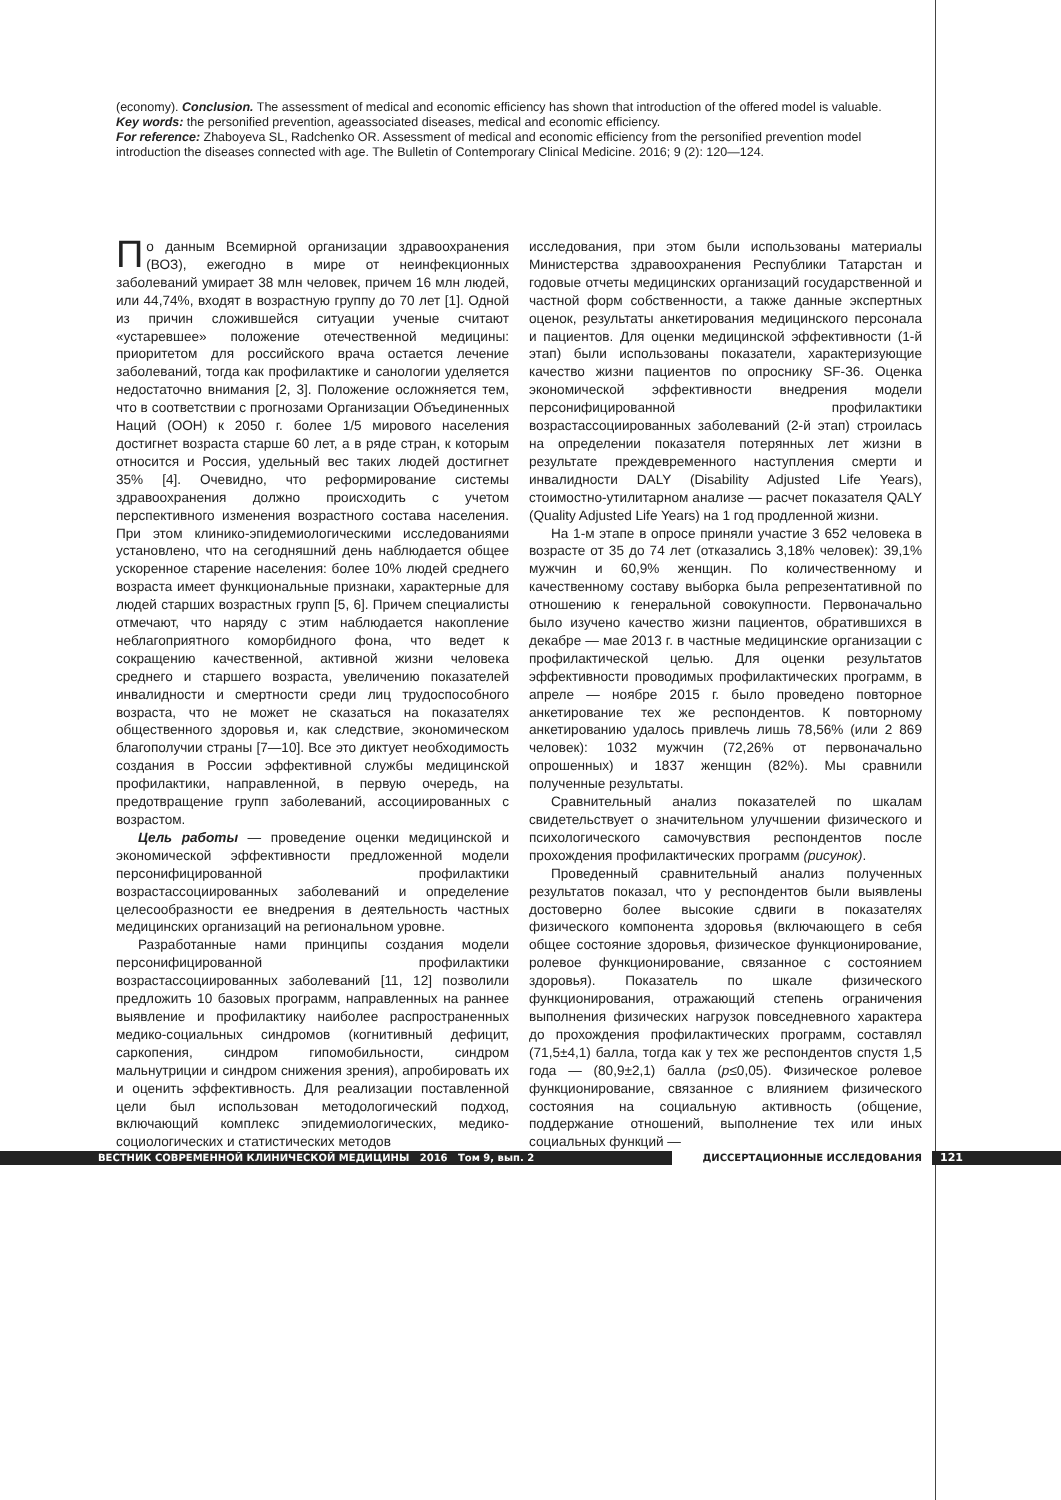(economy). Conclusion. The assessment of medical and economic efficiency has shown that introduction of the offered model is valuable.
Key words: the personified prevention, ageassociated diseases, medical and economic efficiency.
For reference: Zhaboyeva SL, Radchenko OR. Assessment of medical and economic efficiency from the personified prevention model introduction the diseases connected with age. The Bulletin of Contemporary Clinical Medicine. 2016; 9 (2): 120—124.
По данным Всемирной организации здравоохранения (ВОЗ), ежегодно в мире от неинфекционных заболеваний умирает 38 млн человек, причем 16 млн людей, или 44,74%, входят в возрастную группу до 70 лет [1]. Одной из причин сложившейся ситуации ученые считают «устаревшее» положение отечественной медицины: приоритетом для российского врача остается лечение заболеваний, тогда как профилактике и санологии уделяется недостаточно внимания [2, 3]. Положение осложняется тем, что в соответствии с прогнозами Организации Объединенных Наций (ООН) к 2050 г. более 1/5 мирового населения достигнет возраста старше 60 лет, а в ряде стран, к которым относится и Россия, удельный вес таких людей достигнет 35% [4]. Очевидно, что реформирование системы здравоохранения должно происходить с учетом перспективного изменения возрастного состава населения. При этом клинико-эпидемиологическими исследованиями установлено, что на сегодняшний день наблюдается общее ускоренное старение населения: более 10% людей среднего возраста имеет функциональные признаки, характерные для людей старших возрастных групп [5, 6]. Причем специалисты отмечают, что наряду с этим наблюдается накопление неблагоприятного коморбидного фона, что ведет к сокращению качественной, активной жизни человека среднего и старшего возраста, увеличению показателей инвалидности и смертности среди лиц трудоспособного возраста, что не может не сказаться на показателях общественного здоровья и, как следствие, экономическом благополучии страны [7—10]. Все это диктует необходимость создания в России эффективной службы медицинской профилактики, направленной, в первую очередь, на предотвращение групп заболеваний, ассоциированных с возрастом.
Цель работы — проведение оценки медицинской и экономической эффективности предложенной модели персонифицированной профилактики возрастассоциированных заболеваний и определение целесообразности ее внедрения в деятельность частных медицинских организаций на региональном уровне.
Разработанные нами принципы создания модели персонифицированной профилактики возрастассоциированных заболеваний [11, 12] позволили предложить 10 базовых программ, направленных на раннее выявление и профилактику наиболее распространенных медико-социальных синдромов (когнитивный дефицит, саркопения, синдром гипомобильности, синдром мальнутриции и синдром снижения зрения), апробировать их и оценить эффективность. Для реализации поставленной цели был использован методологический подход, включающий комплекс эпидемиологических, медико-социологических и статистических методов
исследования, при этом были использованы материалы Министерства здравоохранения Республики Татарстан и годовые отчеты медицинских организаций государственной и частной форм собственности, а также данные экспертных оценок, результаты анкетирования медицинского персонала и пациентов. Для оценки медицинской эффективности (1-й этап) были использованы показатели, характеризующие качество жизни пациентов по опроснику SF-36. Оценка экономической эффективности внедрения модели персонифицированной профилактики возрастассоциированных заболеваний (2-й этап) строилась на определении показателя потерянных лет жизни в результате преждевременного наступления смерти и инвалидности DALY (Disability Adjusted Life Years), стоимостно-утилитарном анализе — расчет показателя QALY (Quality Adjusted Life Years) на 1 год продленной жизни.
На 1-м этапе в опросе приняли участие 3 652 человека в возрасте от 35 до 74 лет (отказались 3,18% человек): 39,1% мужчин и 60,9% женщин. По количественному и качественному составу выборка была репрезентативной по отношению к генеральной совокупности. Первоначально было изучено качество жизни пациентов, обратившихся в декабре — мае 2013 г. в частные медицинские организации с профилактической целью. Для оценки результатов эффективности проводимых профилактических программ, в апреле — ноябре 2015 г. было проведено повторное анкетирование тех же респондентов. К повторному анкетированию удалось привлечь лишь 78,56% (или 2 869 человек): 1032 мужчин (72,26% от первоначально опрошенных) и 1837 женщин (82%). Мы сравнили полученные результаты.
Сравнительный анализ показателей по шкалам свидетельствует о значительном улучшении физического и психологического самочувствия респондентов после прохождения профилактических программ (рисунок).
Проведенный сравнительный анализ полученных результатов показал, что у респондентов были выявлены достоверно более высокие сдвиги в показателях физического компонента здоровья (включающего в себя общее состояние здоровья, физическое функционирование, ролевое функционирование, связанное с состоянием здоровья). Показатель по шкале физического функционирования, отражающий степень ограничения выполнения физических нагрузок повседневного характера до прохождения профилактических программ, составлял (71,5±4,1) балла, тогда как у тех же респондентов спустя 1,5 года — (80,9±2,1) балла (p≤0,05). Физическое ролевое функционирование, связанное с влиянием физического состояния на социальную активность (общение, поддержание отношений, выполнение тех или иных социальных функций —
ВЕСТНИК СОВРЕМЕННОЙ КЛИНИЧЕСКОЙ МЕДИЦИНЫ 2016 Том 9, вып. 2 ДИССЕРТАЦИОННЫЕ ИССЛЕДОВАНИЯ 121